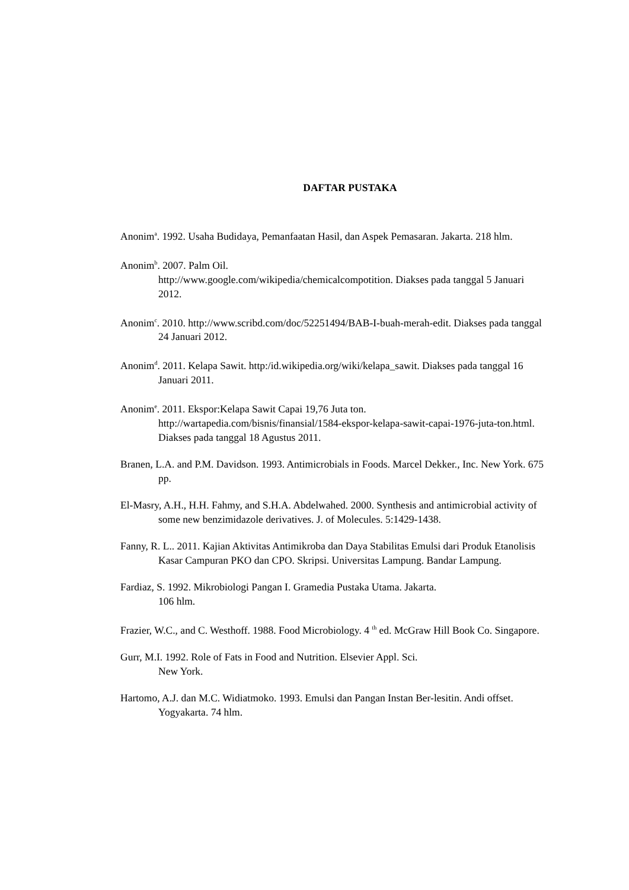DAFTAR PUSTAKA
Anonim<sup>a</sup>. 1992. Usaha Budidaya, Pemanfaatan Hasil, dan Aspek Pemasaran. Jakarta. 218 hlm.
Anonim<sup>b</sup>. 2007. Palm Oil.
http://www.google.com/wikipedia/chemicalcompotition. Diakses pada tanggal 5 Januari 2012.
Anonim<sup>c</sup>. 2010. http://www.scribd.com/doc/52251494/BAB-I-buah-merah-edit. Diakses pada tanggal 24 Januari 2012.
Anonim<sup>d</sup>. 2011. Kelapa Sawit. http:/id.wikipedia.org/wiki/kelapa_sawit. Diakses pada tanggal 16 Januari 2011.
Anonim<sup>e</sup>. 2011. Ekspor:Kelapa Sawit Capai 19,76 Juta ton.
http://wartapedia.com/bisnis/finansial/1584-ekspor-kelapa-sawit-capai-1976-juta-ton.html. Diakses pada tanggal 18 Agustus 2011.
Branen, L.A. and P.M. Davidson. 1993. Antimicrobials in Foods. Marcel Dekker., Inc. New York. 675 pp.
El-Masry, A.H., H.H. Fahmy, and S.H.A. Abdelwahed. 2000. Synthesis and antimicrobial activity of some new benzimidazole derivatives. J. of Molecules. 5:1429-1438.
Fanny, R. L.. 2011. Kajian Aktivitas Antimikroba dan Daya Stabilitas Emulsi dari Produk Etanolisis Kasar Campuran PKO dan CPO. Skripsi. Universitas Lampung. Bandar Lampung.
Fardiaz, S. 1992. Mikrobiologi Pangan I. Gramedia Pustaka Utama. Jakarta.
106 hlm.
Frazier, W.C., and C. Westhoff. 1988. Food Microbiology. 4 <sup>th</sup> ed. McGraw Hill Book Co. Singapore.
Gurr, M.I. 1992. Role of Fats in Food and Nutrition. Elsevier Appl. Sci.
New York.
Hartomo, A.J. dan M.C. Widiatmoko. 1993. Emulsi dan Pangan Instan Ber-lesitin. Andi offset. Yogyakarta. 74 hlm.